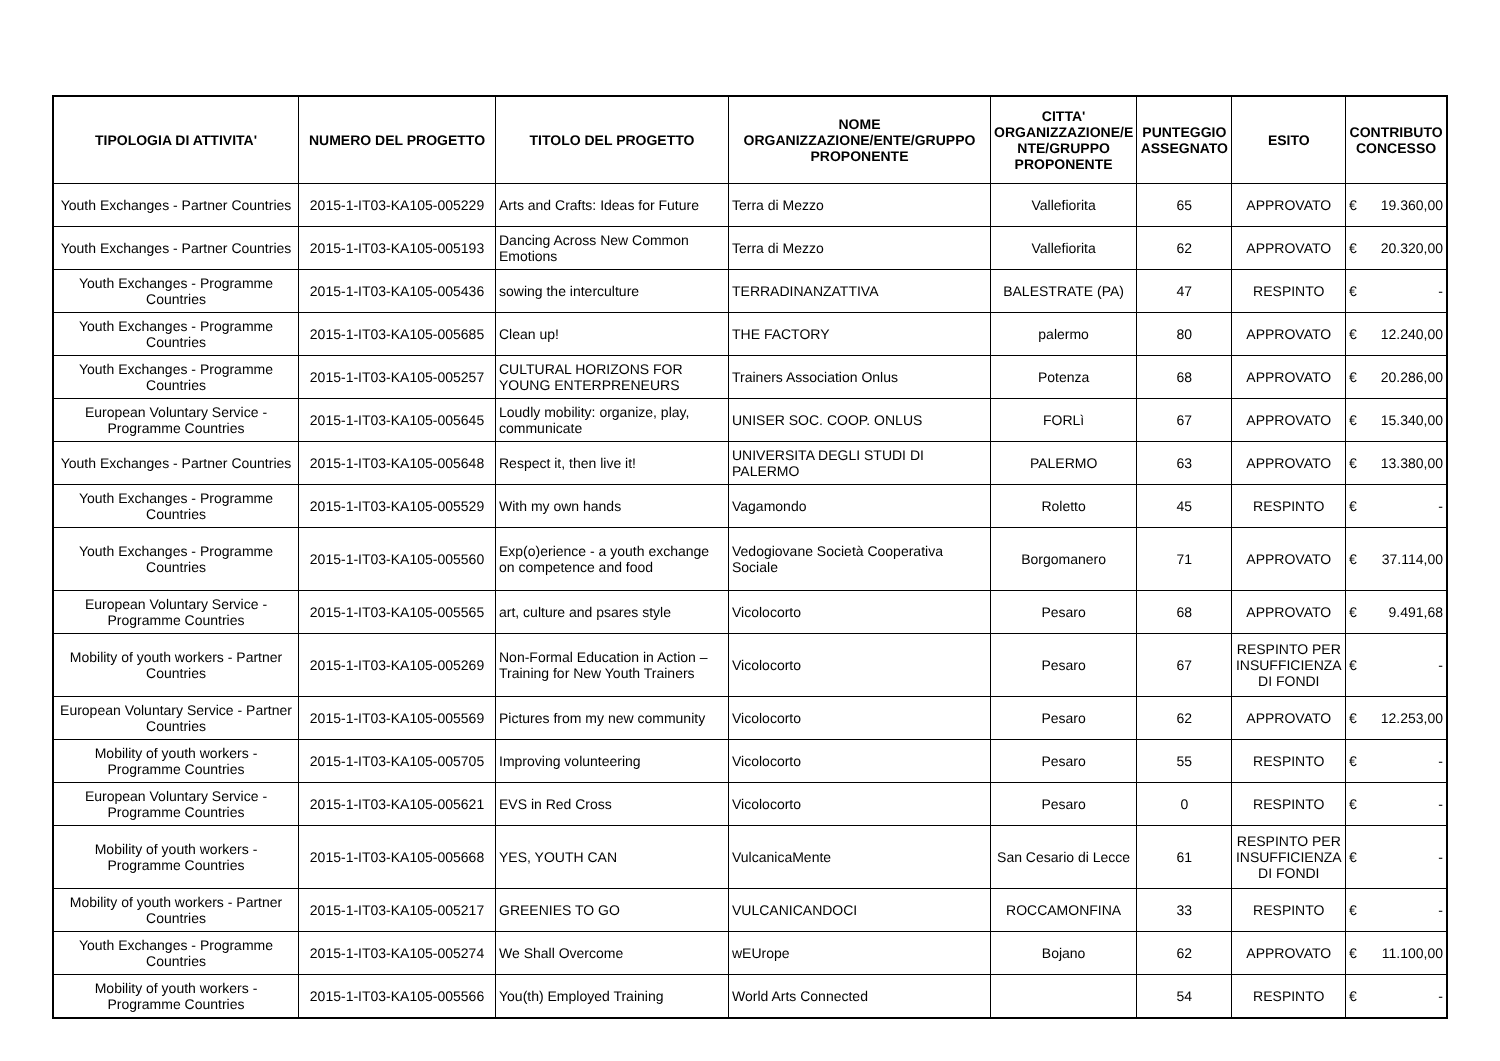| TIPOLOGIA DI ATTIVITA' | NUMERO DEL PROGETTO | TITOLO DEL PROGETTO | NOME ORGANIZZAZIONE/ENTE/GRUPPO PROPONENTE | CITTA' ORGANIZZAZIONE/E NTE/GRUPPO PROPONENTE | PUNTEGGIO ASSEGNATO | ESITO | CONTRIBUTO CONCESSO |
| --- | --- | --- | --- | --- | --- | --- | --- |
| Youth Exchanges - Partner Countries | 2015-1-IT03-KA105-005229 | Arts and Crafts: Ideas for Future | Terra di Mezzo | Vallefiorita | 65 | APPROVATO | € 19.360,00 |
| Youth Exchanges - Partner Countries | 2015-1-IT03-KA105-005193 | Dancing Across New Common Emotions | Terra di Mezzo | Vallefiorita | 62 | APPROVATO | € 20.320,00 |
| Youth Exchanges - Programme Countries | 2015-1-IT03-KA105-005436 | sowing the interculture | TERRADINANZATTIVA | BALESTRATE (PA) | 47 | RESPINTO | € - |
| Youth Exchanges - Programme Countries | 2015-1-IT03-KA105-005685 | Clean up! | THE FACTORY | palermo | 80 | APPROVATO | € 12.240,00 |
| Youth Exchanges - Programme Countries | 2015-1-IT03-KA105-005257 | CULTURAL HORIZONS FOR YOUNG ENTERPRENEURS | Trainers Association Onlus | Potenza | 68 | APPROVATO | € 20.286,00 |
| European Voluntary Service - Programme Countries | 2015-1-IT03-KA105-005645 | Loudly mobility: organize, play, communicate | UNISER SOC. COOP. ONLUS | FORLì | 67 | APPROVATO | € 15.340,00 |
| Youth Exchanges - Partner Countries | 2015-1-IT03-KA105-005648 | Respect it, then live it! | UNIVERSITA DEGLI STUDI DI PALERMO | PALERMO | 63 | APPROVATO | € 13.380,00 |
| Youth Exchanges - Programme Countries | 2015-1-IT03-KA105-005529 | With my own hands | Vagamondo | Roletto | 45 | RESPINTO | € - |
| Youth Exchanges - Programme Countries | 2015-1-IT03-KA105-005560 | Exp(o)erience - a youth exchange on competence and food | Vedogiovane Società Cooperativa Sociale | Borgomanero | 71 | APPROVATO | € 37.114,00 |
| European Voluntary Service - Programme Countries | 2015-1-IT03-KA105-005565 | art, culture and psares style | Vicolocorto | Pesaro | 68 | APPROVATO | € 9.491,68 |
| Mobility of youth workers - Partner Countries | 2015-1-IT03-KA105-005269 | Non-Formal Education in Action – Training for New Youth Trainers | Vicolocorto | Pesaro | 67 | RESPINTO PER INSUFFICIENZA DI FONDI | € - |
| European Voluntary Service - Partner Countries | 2015-1-IT03-KA105-005569 | Pictures from my new community | Vicolocorto | Pesaro | 62 | APPROVATO | € 12.253,00 |
| Mobility of youth workers - Programme Countries | 2015-1-IT03-KA105-005705 | Improving volunteering | Vicolocorto | Pesaro | 55 | RESPINTO | € - |
| European Voluntary Service - Programme Countries | 2015-1-IT03-KA105-005621 | EVS in Red Cross | Vicolocorto | Pesaro | 0 | RESPINTO | € - |
| Mobility of youth workers - Programme Countries | 2015-1-IT03-KA105-005668 | YES, YOUTH CAN | VulcanicaMente | San Cesario di Lecce | 61 | RESPINTO PER INSUFFICIENZA DI FONDI | € - |
| Mobility of youth workers - Partner Countries | 2015-1-IT03-KA105-005217 | GREENIES TO GO | VULCANICANDOCI | ROCCAMONFINA | 33 | RESPINTO | € - |
| Youth Exchanges - Programme Countries | 2015-1-IT03-KA105-005274 | We Shall Overcome | wEUrope | Bojano | 62 | APPROVATO | € 11.100,00 |
| Mobility of youth workers - Programme Countries | 2015-1-IT03-KA105-005566 | You(th) Employed Training | World Arts Connected | | 54 | RESPINTO | € - |